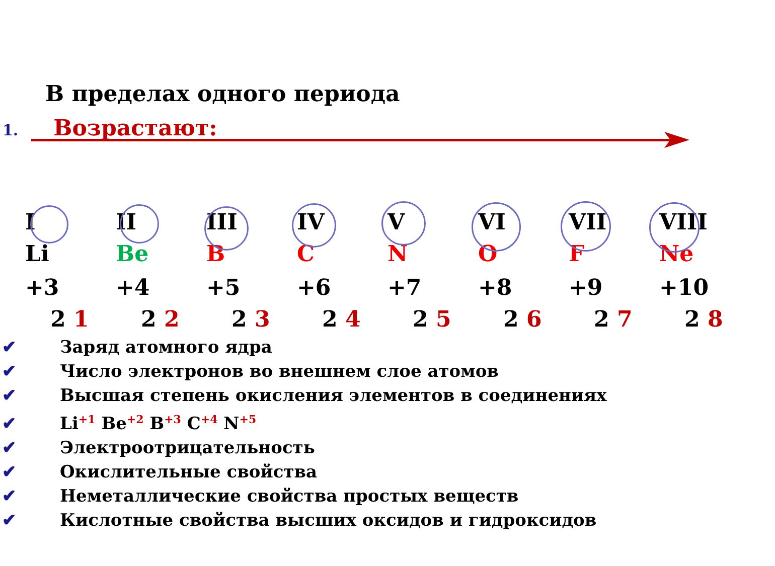В пределах одного периода
1. Возрастают:
I II III IV V VI VII VIII
Li Be B C N O F Ne
+3 +4 +5 +6 +7 +8 +9 +10
2 1 2 2 2 3 2 4 2 5 2 6 2 7 2 8
✔ Заряд атомного ядра
✔ Число электронов во внешнем слое атомов
✔ Высшая степень окисления элементов в соединениях
✔ Li<sup>+1</sup> Be<sup>+2</sup> B<sup>+3</sup> C<sup>+4</sup> N<sup>+5</sup>
✔ Электроотрицательность
✔ Окислительные свойства
✔ Неметаллические свойства простых веществ
✔ Кислотные свойства высших оксидов и гидроксидов